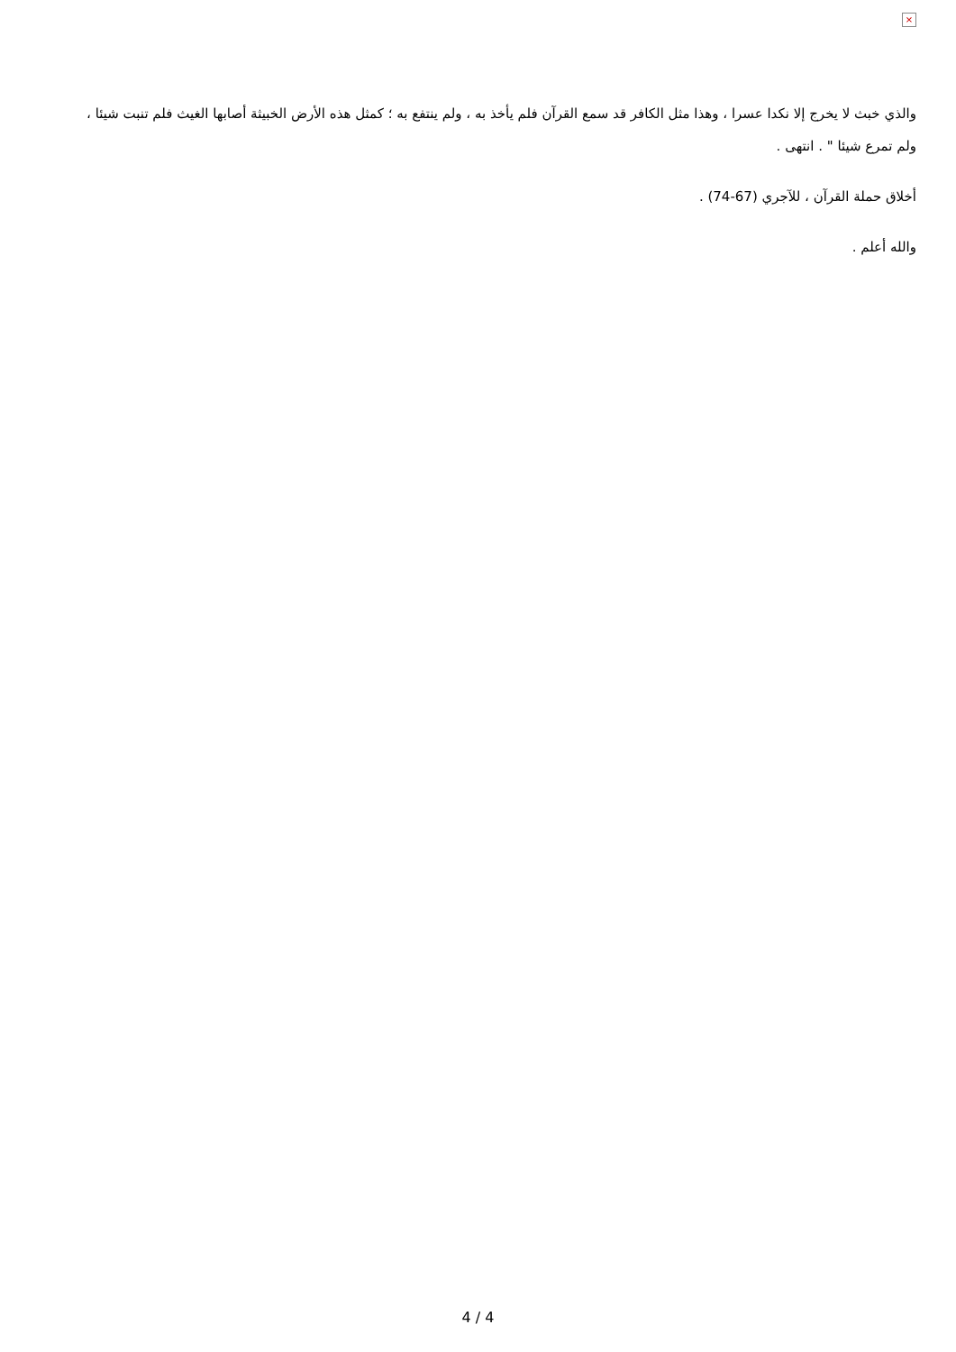×
والذي خبث لا يخرج إلا نكدا عسرا ، وهذا مثل الكافر قد سمع القرآن فلم يأخذ به ، ولم ينتفع به ؛ كمثل هذه الأرض الخبيثة أصابها الغيث فلم تنبت شيئا ، ولم تمرع شيئا " . انتهى .
أخلاق حملة القرآن ، للآجري (67-74) .
والله أعلم .
4 / 4